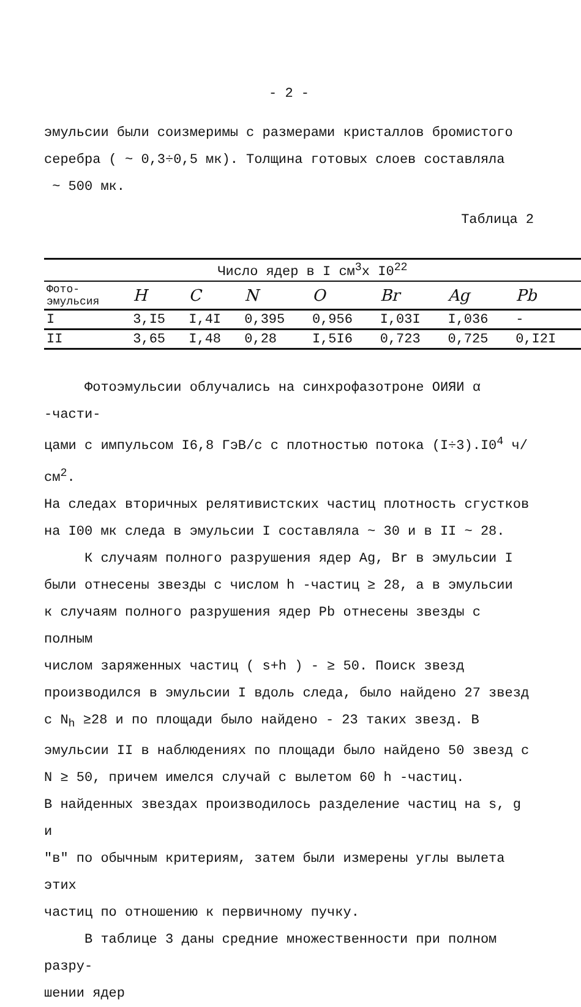- 2 -
эмульсии были соизмеримы с размерами кристаллов бромистого
серебра ( ~ 0,3÷0,5 мк). Толщина готовых слоев составляла
~ 500 мк.
Таблица 2
| Число ядер в I см<sup>3</sup>х I0<sup>22</sup> | | | | | | | |
| --- | --- | --- | --- | --- | --- | --- | --- |
| Фото- эмульсия | H | C | N | O | Br | Ag | Pb |
| I | 3,I5 | I,4I | 0,395 | 0,956 | I,03I | I,036 | - |
| II | 3,65 | I,48 | 0,28 | I,5I6 | 0,723 | 0,725 | 0,I2I |
Фотоэмульсии облучались на синхрофазотроне ОИЯИ α -части-
цами с импульсом I6,8 ГэВ/с с плотностью потока (I÷3).I0<sup>4</sup> ч/см<sup>2</sup>.
На следах вторичных релятивистских частиц плотность сгустков
на I00 мк следа в эмульсии I составляла ~ 30 и в II ~ 28.
К случаям полного разрушения ядер Ag, Br в эмульсии I
были отнесены звезды с числом h -частиц ≥ 28, а в эмульсии
к случаям полного разрушения ядер Pb отнесены звезды с полным
числом заряженных частиц ( s+h ) - ≥ 50. Поиск звезд
производился в эмульсии I вдоль следа, было найдено 27 звезд
с N<sub>h</sub> ≥28 и по площади было найдено - 23 таких звезд. В
эмульсии II в наблюдениях по площади было найдено 50 звезд с
N ≥ 50, причем имелся случай с вылетом 60 h -частиц.
В найденных звездах производилось разделение частиц на s, g и
"в" по обычным критериям, затем были измерены углы вылета этих
частиц по отношению к первичному пучку.
В таблице 3 даны средние множественности при полном разру-
шении ядер